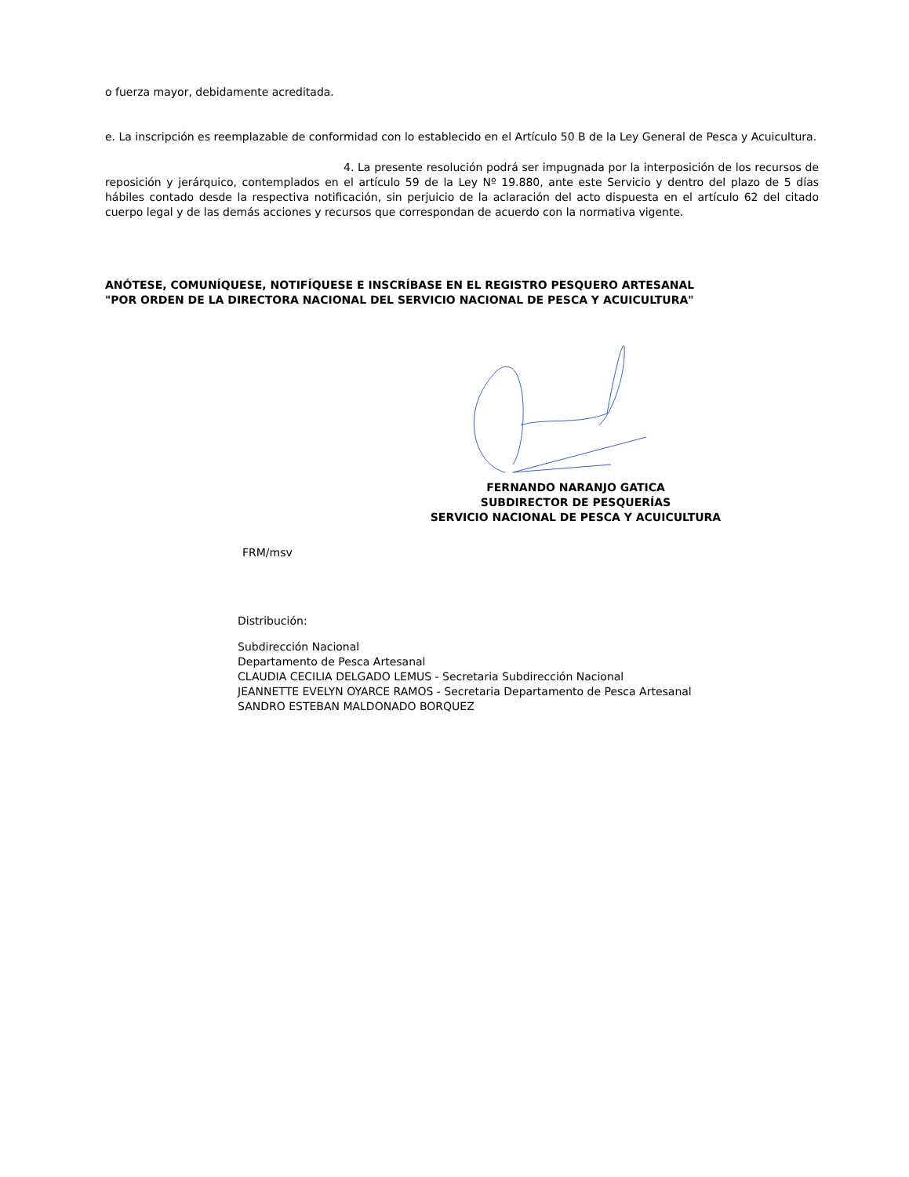o fuerza mayor, debidamente acreditada.
e. La inscripción es reemplazable de conformidad con lo establecido en el Artículo 50 B de la Ley General de Pesca y Acuicultura.
4. La presente resolución podrá ser impugnada por la interposición de los recursos de reposición y jerárquico, contemplados en el artículo 59 de la Ley Nº 19.880, ante este Servicio y dentro del plazo de 5 días hábiles contado desde la respectiva notificación, sin perjuicio de la aclaración del acto dispuesta en el artículo 62 del citado cuerpo legal y de las demás acciones y recursos que correspondan de acuerdo con la normativa vigente.
ANÓTESE, COMUNÍQUESE, NOTIFÍQUESE E INSCRÍBASE EN EL REGISTRO PESQUERO ARTESANAL
"POR ORDEN DE LA DIRECTORA NACIONAL DEL SERVICIO NACIONAL DE PESCA Y ACUICULTURA"
FERNANDO NARANJO GATICA
SUBDIRECTOR DE PESQUERÍAS
SERVICIO NACIONAL DE PESCA Y ACUICULTURA
FRM/msv
Distribución:
Subdirección Nacional
Departamento de Pesca Artesanal
CLAUDIA CECILIA DELGADO LEMUS - Secretaria Subdirección Nacional
JEANNETTE EVELYN OYARCE RAMOS - Secretaria Departamento de Pesca Artesanal
SANDRO ESTEBAN MALDONADO BORQUEZ